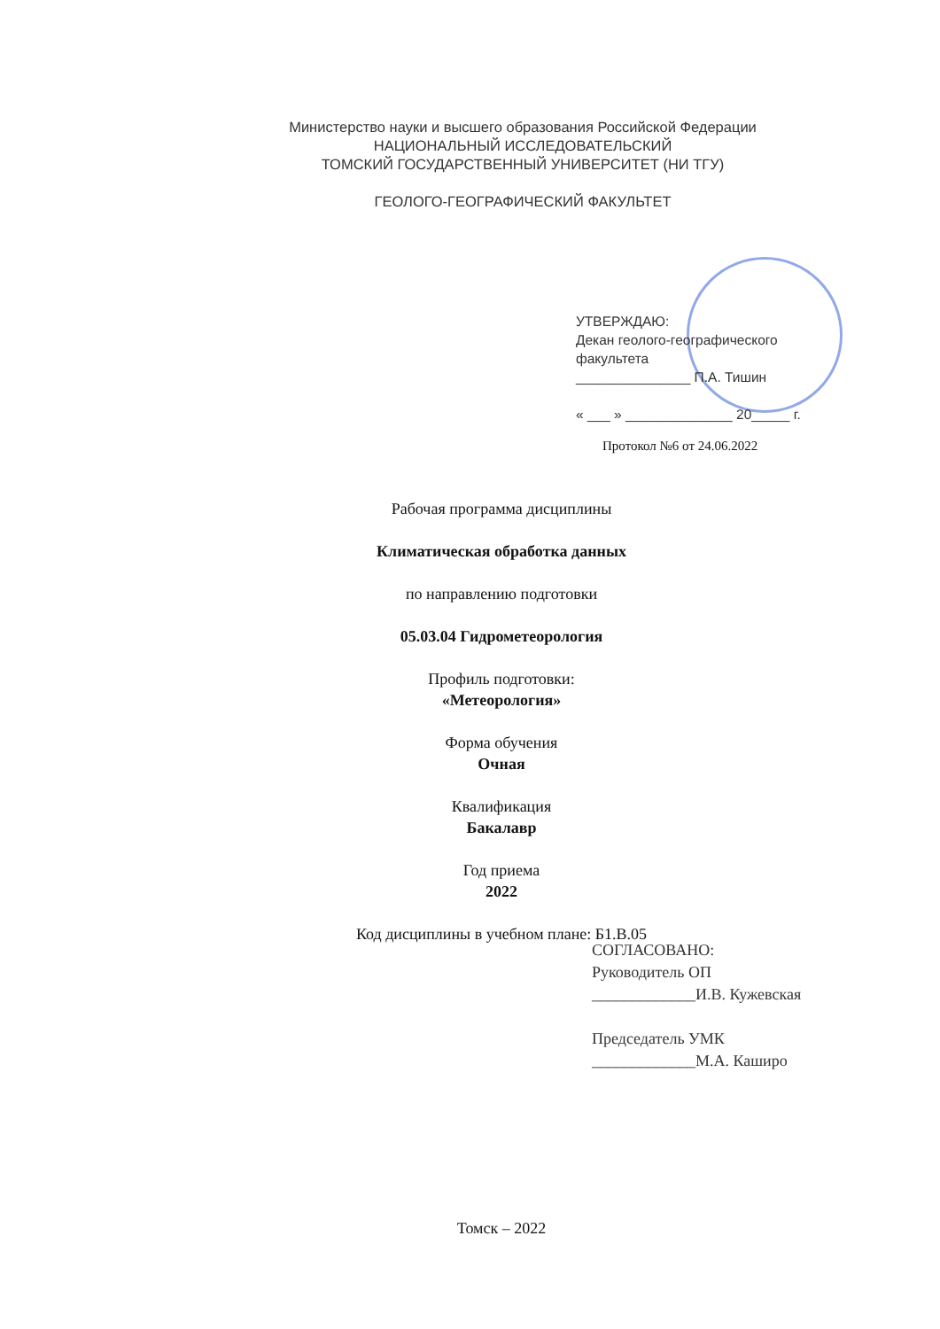Министерство науки и высшего образования Российской Федерации
НАЦИОНАЛЬНЫЙ ИССЛЕДОВАТЕЛЬСКИЙ
ТОМСКИЙ ГОСУДАРСТВЕННЫЙ УНИВЕРСИТЕТ (НИ ТГУ)
ГЕОЛОГО-ГЕОГРАФИЧЕСКИЙ ФАКУЛЬТЕТ
УТВЕРЖДАЮ:
Декан геолого-географического
факультета
_______________ П.А. Тишин
« ___ » ______________ 20_____ г.
Протокол №6 от 24.06.2022
Рабочая программа дисциплины
Климатическая обработка данных
по направлению подготовки
05.03.04 Гидрометеорология
Профиль подготовки:
«Метеорология»
Форма обучения
Очная
Квалификация
Бакалавр
Год приема
2022
Код дисциплины в учебном плане: Б1.В.05
СОГЛАСОВАНО:
Руководитель ОП
_____________И.В. Кужевская
Председатель УМК
_____________М.А. Каширо
Томск – 2022